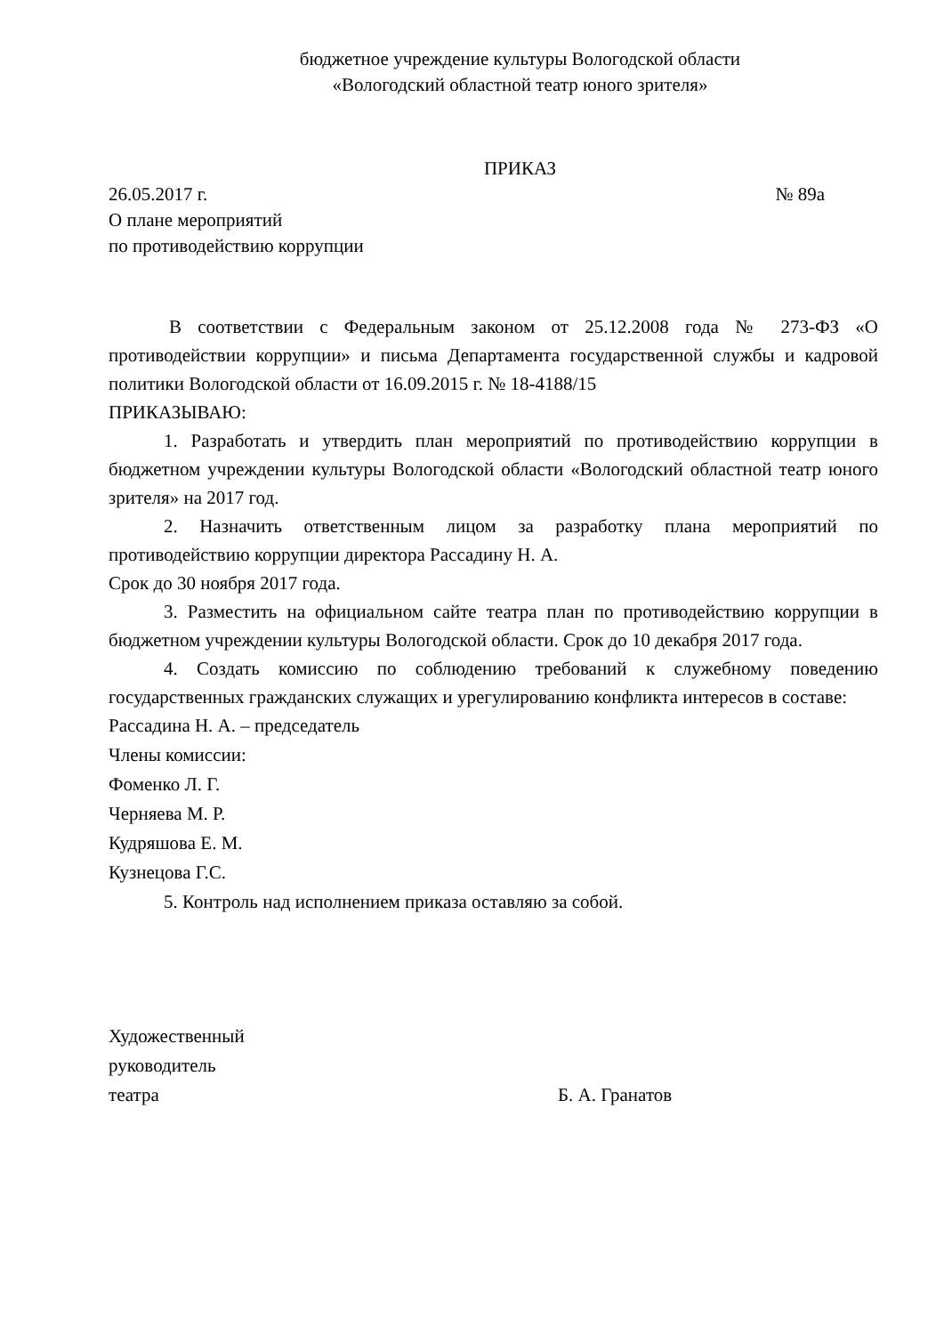бюджетное учреждение культуры Вологодской области
«Вологодский областной театр юного зрителя»
ПРИКАЗ
26.05.2017 г. № 89а
О плане мероприятий
по противодействию коррупции
В соответствии с Федеральным законом от 25.12.2008 года № 273-ФЗ «О противодействии коррупции» и письма Департамента государственной службы и кадровой политики Вологодской области от 16.09.2015 г. № 18-4188/15
ПРИКАЗЫВАЮ:
1. Разработать и утвердить план мероприятий по противодействию коррупции в бюджетном учреждении культуры Вологодской области «Вологодский областной театр юного зрителя» на 2017 год.
2. Назначить ответственным лицом за разработку плана мероприятий по противодействию коррупции директора Рассадину Н. А.
Срок до 30 ноября 2017 года.
3. Разместить на официальном сайте театра план по противодействию коррупции в бюджетном учреждении культуры Вологодской области. Срок до 10 декабря 2017 года.
4. Создать комиссию по соблюдению требований к служебному поведению государственных гражданских служащих и урегулированию конфликта интересов в составе:
Рассадина Н. А. – председатель
Члены комиссии:
Фоменко Л. Г.
Черняева М. Р.
Кудряшова Е. М.
Кузнецова Г.С.
5. Контроль над исполнением приказа оставляю за собой.
Художественный
руководитель
театра Б. А. Гранатов